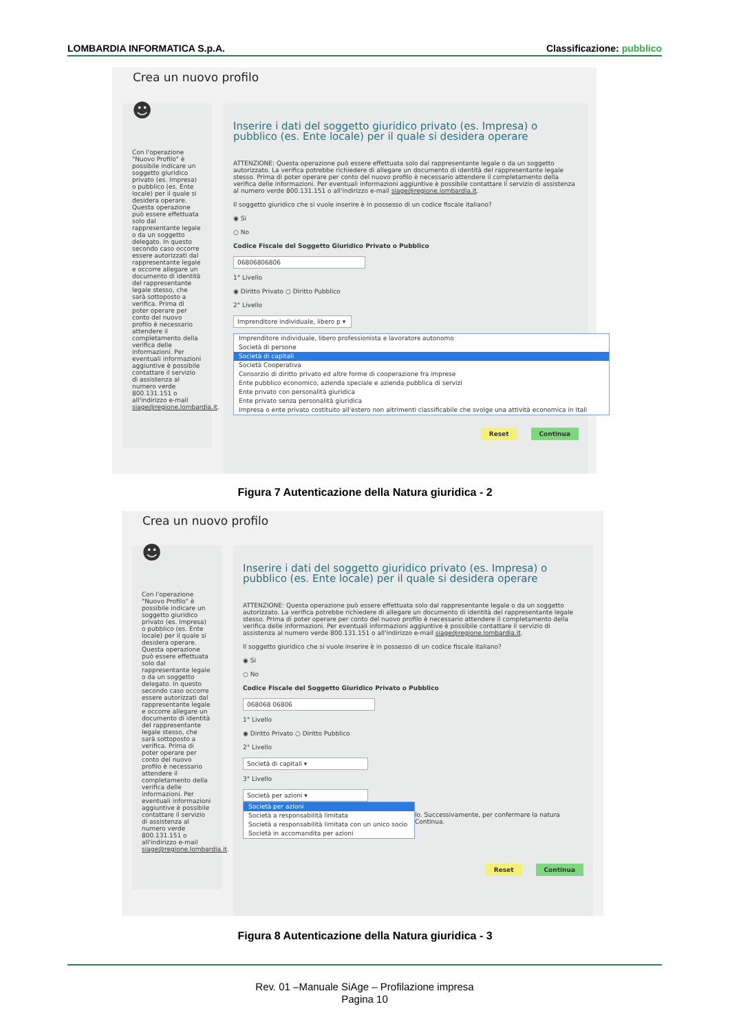LOMBARDIA INFORMATICA S.p.A. Classificazione: pubblico
Crea un nuovo profilo
☻
Con l'operazione "Nuovo Profilo" è possibile indicare un soggetto giuridico privato (es. Impresa) o pubblico (es. Ente locale) per il quale si desidera operare. Questa operazione può essere effettuata solo dal rappresentante legale o da un soggetto delegato. In questo secondo caso occorre essere autorizzati dal rappresentante legale e occorre allegare un documento di identità del rappresentante legale stesso, che sarà sottoposto a verifica. Prima di poter operare per conto del nuovo profilo è necessario attendere il completamento della verifica delle informazioni. Per eventuali informazioni aggiuntive è possibile contattare il servizio di assistenza al numero verde 800.131.151 o all'indirizzo e-mail siage@regione.lombardia.it.
Inserire i dati del soggetto giuridico privato (es. Impresa) o pubblico (es. Ente locale) per il quale si desidera operare
ATTENZIONE: Questa operazione può essere effettuata solo dal rappresentante legale o da un soggetto autorizzato. La verifica potrebbe richiedere di allegare un documento di identità del rappresentante legale stesso. Prima di poter operare per conto del nuovo profilo è necessario attendere il completamento della verifica delle informazioni. Per eventuali informazioni aggiuntive è possibile contattare il servizio di assistenza al numero verde 800.131.151 o all'indirizzo e-mail siage@regione.lombardia.it.
Il soggetto giuridico che si vuole inserire è in possesso di un codice fiscale italiano?
◉ Si
○ No
Codice Fiscale del Soggetto Giuridico Privato o Pubblico
06806806806
1° Livello
◉ Diritto Privato ○ Diritto Pubblico
2° Livello
Imprenditore individuale, libero p ▾
Imprenditore individuale, libero professionista e lavoratore autonomo
Società di persone
Società di capitali
Società Cooperativa
Consorzio di diritto privato ed altre forme di cooperazione fra imprese
Ente pubblico economico, azienda speciale e azienda pubblica di servizi
Ente privato con personalità giuridica
Ente privato senza personalità giuridica
Impresa o ente privato costituito all'estero non altrimenti classificabile che svolge una attività economica in Itali
Reset Continua
Figura 7 Autenticazione della Natura giuridica - 2
Crea un nuovo profilo
☻
Con l'operazione "Nuovo Profilo" è possibile indicare un soggetto giuridico privato (es. Impresa) o pubblico (es. Ente locale) per il quale si desidera operare. Questa operazione può essere effettuata solo dal rappresentante legale o da un soggetto delegato. In questo secondo caso occorre essere autorizzati dal rappresentante legale e occorre allegare un documento di identità del rappresentante legale stesso, che sarà sottoposto a verifica. Prima di poter operare per conto del nuovo profilo è necessario attendere il completamento della verifica delle informazioni. Per eventuali informazioni aggiuntive è possibile contattare il servizio di assistenza al numero verde 800.131.151 o all'indirizzo e-mail siage@regione.lombardia.it.
Inserire i dati del soggetto giuridico privato (es. Impresa) o pubblico (es. Ente locale) per il quale si desidera operare
ATTENZIONE: Questa operazione può essere effettuata solo dal rappresentante legale o da un soggetto autorizzato. La verifica potrebbe richiedere di allegare un documento di identità del rappresentante legale stesso. Prima di poter operare per conto del nuovo profilo è necessario attendere il completamento della verifica delle informazioni. Per eventuali informazioni aggiuntive è possibile contattare il servizio di assistenza al numero verde 800.131.151 o all'indirizzo e-mail siage@regione.lombardia.it.
Il soggetto giuridico che si vuole inserire è in possesso di un codice fiscale italiano?
◉ Si
○ No
Codice Fiscale del Soggetto Giuridico Privato o Pubblico
068068 06806
1° Livello
◉ Diritto Privato ○ Diritto Pubblico
2° Livello
Società di capitali ▾
3° Livello
Società per azioni ▾
Società per azioni
Società a responsabilità limitata
Società a responsabilità limitata con un unico socio
Società in accomandita per azioni
lo. Successivamente, per confermare la natura Continua.
Reset Continua
Figura 8 Autenticazione della Natura giuridica - 3
Rev. 01 –Manuale SiAge – Profilazione impresa
Pagina 10